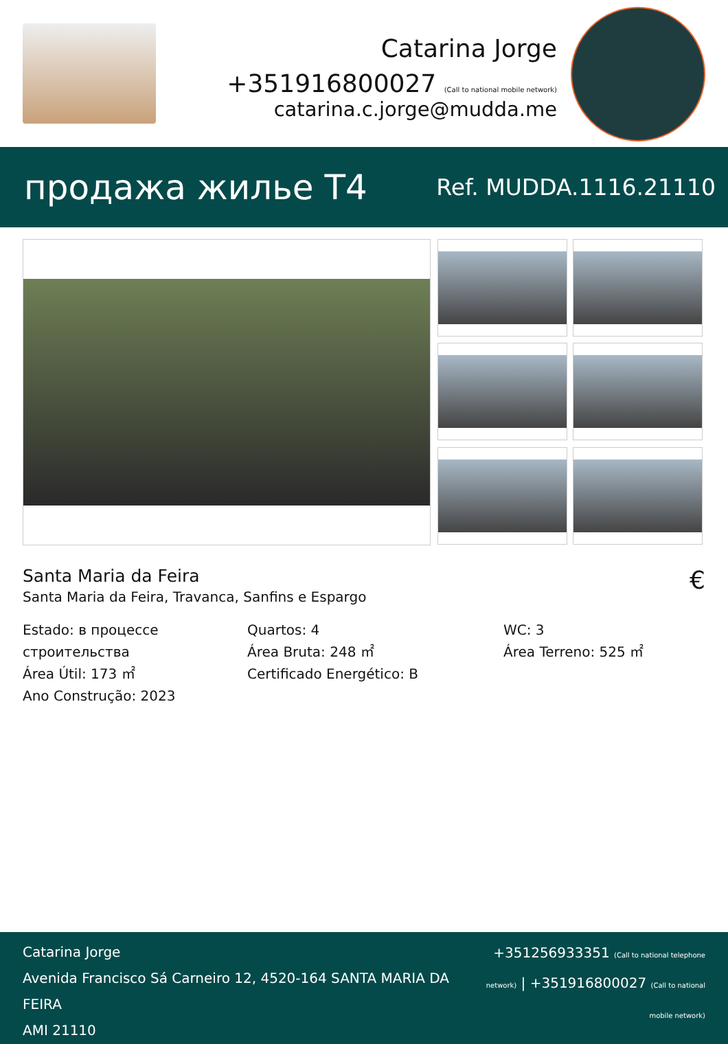Catarina Jorge
+351916800027 (Call to national mobile network)
catarina.c.jorge@mudda.me
продажа жилье T4
Ref. MUDDA.1116.21110
Santa Maria da Feira
Santa Maria da Feira, Travanca, Sanfins e Espargo
€
Estado: в процессе строительства
Área Útil: 173 ㎡
Ano Construção: 2023
Quartos: 4
Área Bruta: 248 ㎡
Certificado Energético: B
WC: 3
Área Terreno: 525 ㎡
Catarina Jorge
Avenida Francisco Sá Carneiro 12, 4520-164 SANTA MARIA DA FEIRA
AMI 21110
+351256933351 (Call to national telephone network) | +351916800027 (Call to national mobile network)